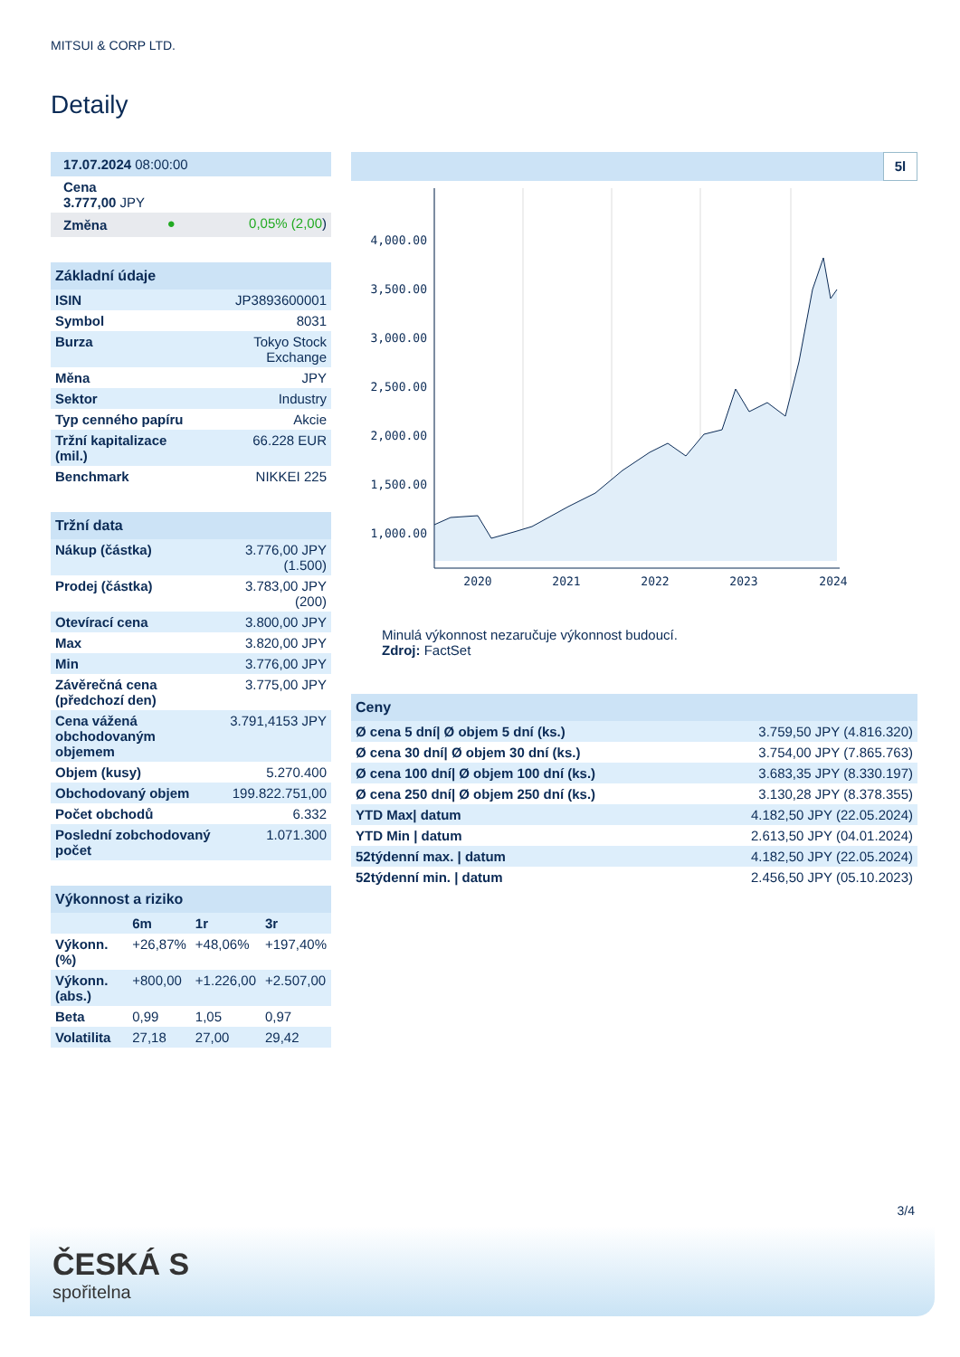MITSUI & CORP LTD.
Detaily
| 17.07.2024 08:00:00 | | |
| Cena 3.777,00 JPY | | |
| Změna | ● | 0,05% (2,00 ) |
| Základní údaje | |
| --- | --- |
| ISIN | JP3893600001 |
| Symbol | 8031 |
| Burza | Tokyo Stock Exchange |
| Měna | JPY |
| Sektor | Industry |
| Typ cenného papíru | Akcie |
| Tržní kapitalizace (mil.) | 66.228 EUR |
| Benchmark | NIKKEI 225 |
| Tržní data | |
| --- | --- |
| Nákup (částka) | 3.776,00 JPY (1.500) |
| Prodej (částka) | 3.783,00 JPY (200) |
| Otevírací cena | 3.800,00 JPY |
| Max | 3.820,00 JPY |
| Min | 3.776,00 JPY |
| Závěrečná cena (předchozí den) | 3.775,00 JPY |
| Cena vážená obchodovaným objemem | 3.791,4153 JPY |
| Objem (kusy) | 5.270.400 |
| Obchodovaný objem | 199.822.751,00 |
| Počet obchodů | 6.332 |
| Poslední zobchodovaný počet | 1.071.300 |
| Výkonnost a riziko | | | |
| --- | --- | --- | --- |
| | 6m | 1r | 3r |
| Výkonn. (%) | +26,87% | +48,06% | +197,40% |
| Výkonn. (abs.) | +800,00 | +1.226,00 | +2.507,00 |
| Beta | 0,99 | 1,05 | 0,97 |
| Volatilita | 27,18 | 27,00 | 29,42 |
5l
4,000.00
3,500.00
3,000.00
2,500.00
2,000.00
1,500.00
1,000.00
2020
2021
2022
2023
2024
Minulá výkonnost nezaručuje výkonnost budoucí.
Zdroj: FactSet
| Ceny | |
| --- | --- |
| Ø cena 5 dní/ Ø objem 5 dní (ks.) | 3.759,50 JPY (4.816.320) |
| Ø cena 30 dní/ Ø objem 30 dní (ks.) | 3.754,00 JPY (7.865.763) |
| Ø cena 100 dní/ Ø objem 100 dní (ks.) | 3.683,35 JPY (8.330.197) |
| Ø cena 250 dní/ Ø objem 250 dní (ks.) | 3.130,28 JPY (8.378.355) |
| YTD Max/ datum | 4.182,50 JPY (22.05.2024) |
| YTD Min / datum | 2.613,50 JPY (04.01.2024) |
| 52týdenní max. / datum | 4.182,50 JPY (22.05.2024) |
| 52týdenní min. / datum | 2.456,50 JPY (05.10.2023) |
3/4
ČESKÁ S
spořitelna